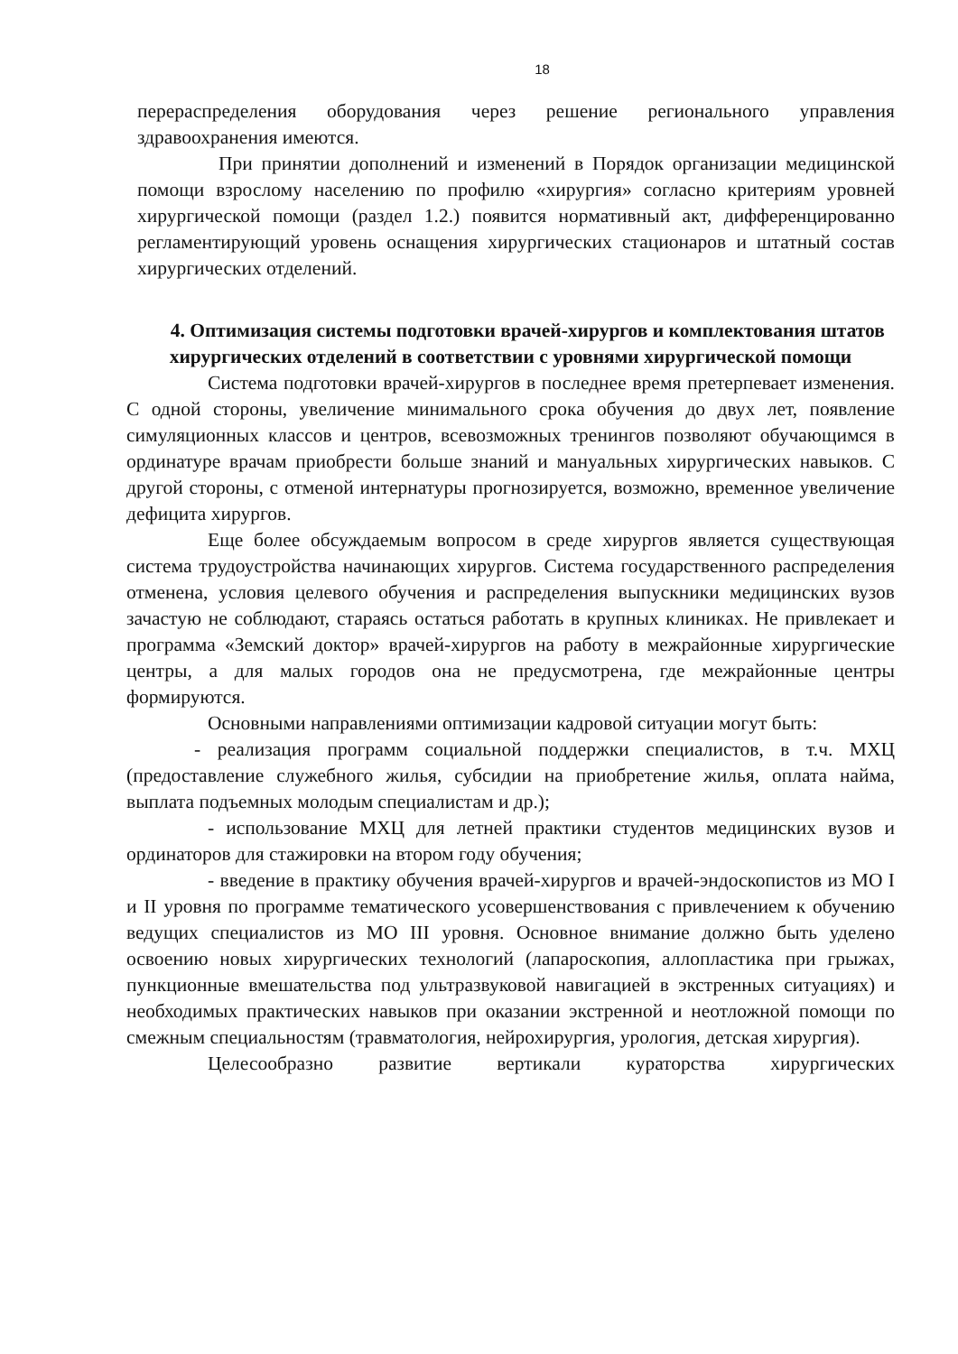18
перераспределения оборудования через решение регионального управления здравоохранения имеются.
При принятии дополнений и изменений в Порядок организации медицинской помощи взрослому населению по профилю «хирургия» согласно критериям уровней хирургической помощи (раздел 1.2.) появится нормативный акт, дифференцированно регламентирующий уровень оснащения хирургических стационаров и штатный состав хирургических отделений.
4. Оптимизация системы подготовки врачей-хирургов и комплектования штатов хирургических отделений в соответствии с уровнями хирургической помощи
Система подготовки врачей-хирургов в последнее время претерпевает изменения. С одной стороны, увеличение минимального срока обучения до двух лет, появление симуляционных классов и центров, всевозможных тренингов позволяют обучающимся в ординатуре врачам приобрести больше знаний и мануальных хирургических навыков. С другой стороны, с отменой интернатуры прогнозируется, возможно, временное увеличение дефицита хирургов.
Еще более обсуждаемым вопросом в среде хирургов является существующая система трудоустройства начинающих хирургов. Система государственного распределения отменена, условия целевого обучения и распределения выпускники медицинских вузов зачастую не соблюдают, стараясь остаться работать в крупных клиниках. Не привлекает и программа «Земский доктор» врачей-хирургов на работу в межрайонные хирургические центры, а для малых городов она не предусмотрена, где межрайонные центры формируются.
Основными направлениями оптимизации кадровой ситуации могут быть:
- реализация программ социальной поддержки специалистов, в т.ч. МХЦ (предоставление служебного жилья, субсидии на приобретение жилья, оплата найма, выплата подъемных молодым специалистам и др.);
- использование МХЦ для летней практики студентов медицинских вузов и ординаторов для стажировки на втором году обучения;
- введение в практику обучения врачей-хирургов и врачей-эндоскопистов из МО I и II уровня по программе тематического усовершенствования с привлечением к обучению ведущих специалистов из МО III уровня. Основное внимание должно быть уделено освоению новых хирургических технологий (лапароскопия, аллопластика при грыжах, пункционные вмешательства под ультразвуковой навигацией в экстренных ситуациях) и необходимых практических навыков при оказании экстренной и неотложной помощи по смежным специальностям (травматология, нейрохирургия, урология, детская хирургия).
Целесообразно развитие вертикали кураторства хирургических